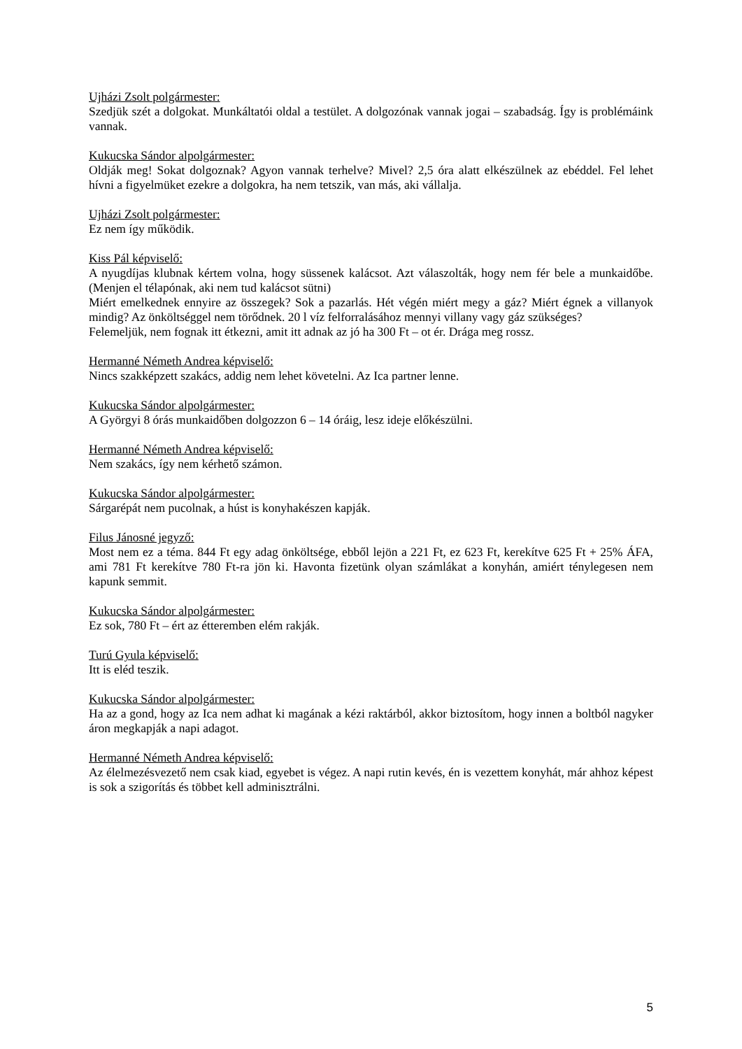Ujházi Zsolt polgármester:
Szedjük szét a dolgokat. Munkáltatói oldal a testület. A dolgozónak vannak jogai – szabadság. Így is problémáink vannak.
Kukucska Sándor alpolgármester:
Oldják meg! Sokat dolgoznak? Agyon vannak terhelve? Mivel? 2,5 óra alatt elkészülnek az ebéddel. Fel lehet hívni a figyelmüket ezekre a dolgokra, ha nem tetszik, van más, aki vállalja.
Ujházi Zsolt polgármester:
Ez nem így működik.
Kiss Pál képviselő:
A nyugdíjas klubnak kértem volna, hogy süssenek kalácsot. Azt válaszolták, hogy nem fér bele a munkaidőbe. (Menjen el télapónak, aki nem tud kalácsot sütni)
Miért emelkednek ennyire az összegek? Sok a pazarlás. Hét végén miért megy a gáz? Miért égnek a villanyok mindig? Az önköltséggel nem törődnek. 20 l víz felforralásához mennyi villany vagy gáz szükséges?
Felemeljük, nem fognak itt étkezni, amit itt adnak az jó ha 300 Ft – ot ér. Drága meg rossz.
Hermanné Németh Andrea képviselő:
Nincs szakképzett szakács, addig nem lehet követelni. Az Ica partner lenne.
Kukucska Sándor alpolgármester:
A Györgyi 8 órás munkaidőben dolgozzon 6 – 14 óráig, lesz ideje előkészülni.
Hermanné Németh Andrea képviselő:
Nem szakács, így nem kérhető számon.
Kukucska Sándor alpolgármester:
Sárgarépát nem pucolnak, a húst is konyhakészen kapják.
Filus Jánosné jegyző:
Most nem ez a téma. 844 Ft egy adag önköltsége, ebből lejön a 221 Ft, ez 623 Ft, kerekítve 625 Ft + 25% ÁFA, ami 781 Ft kerekítve 780 Ft-ra jön ki. Havonta fizetünk olyan számlákat a konyhán, amiért ténylegesen nem kapunk semmit.
Kukucska Sándor alpolgármester:
Ez sok, 780 Ft – ért az étteremben elém rakják.
Turú Gyula képviselő:
Itt is eléd teszik.
Kukucska Sándor alpolgármester:
Ha az a gond, hogy az Ica nem adhat ki magának a kézi raktárból, akkor biztosítom, hogy innen a boltból nagyker áron megkapják a napi adagot.
Hermanné Németh Andrea képviselő:
Az élelmezésvezető nem csak kiad, egyebet is végez. A napi rutin kevés, én is vezettem konyhát, már ahhoz képest is sok a szigorítás és többet kell adminisztrálni.
5